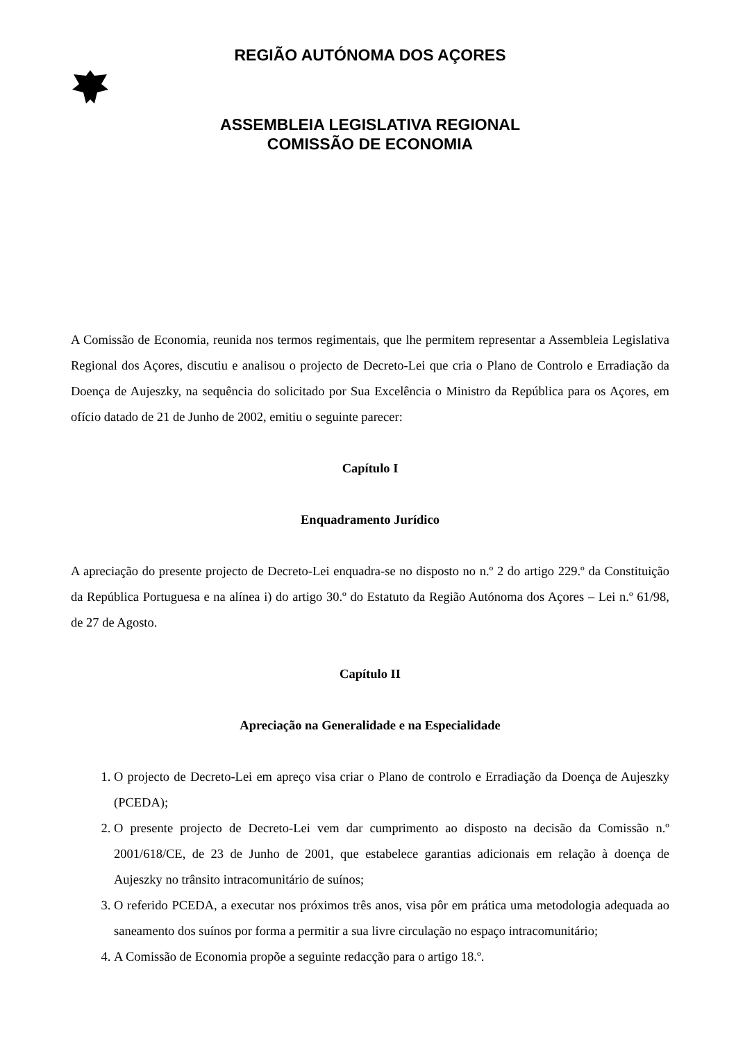REGIÃO AUTÓNOMA DOS AÇORES
ASSEMBLEIA LEGISLATIVA REGIONAL
COMISSÃO DE ECONOMIA
A Comissão de Economia, reunida nos termos regimentais, que lhe permitem representar a Assembleia Legislativa Regional dos Açores, discutiu e analisou o projecto de Decreto-Lei que cria o Plano de Controlo e Erradiação da Doença de Aujeszky, na sequência do solicitado por Sua Excelência o Ministro da República para os Açores, em ofício datado de 21 de Junho de 2002, emitiu o seguinte parecer:
Capítulo I
Enquadramento Jurídico
A apreciação do presente projecto de Decreto-Lei enquadra-se no disposto no n.º 2 do artigo 229.º da Constituição da República Portuguesa e na alínea i) do artigo 30.º do Estatuto da Região Autónoma dos Açores – Lei n.º 61/98, de 27 de Agosto.
Capítulo II
Apreciação na Generalidade e na Especialidade
1. O projecto de Decreto-Lei em apreço visa criar o Plano de controlo e Erradiação da Doença de Aujeszky (PCEDA);
2. O presente projecto de Decreto-Lei vem dar cumprimento ao disposto na decisão da Comissão n.º 2001/618/CE, de 23 de Junho de 2001, que estabelece garantias adicionais em relação à doença de Aujeszky no trânsito intracomunitário de suínos;
3. O referido PCEDA, a executar nos próximos três anos, visa pôr em prática uma metodologia adequada ao saneamento dos suínos por forma a permitir a sua livre circulação no espaço intracomunitário;
4. A Comissão de Economia propõe a seguinte redacção para o artigo 18.º.